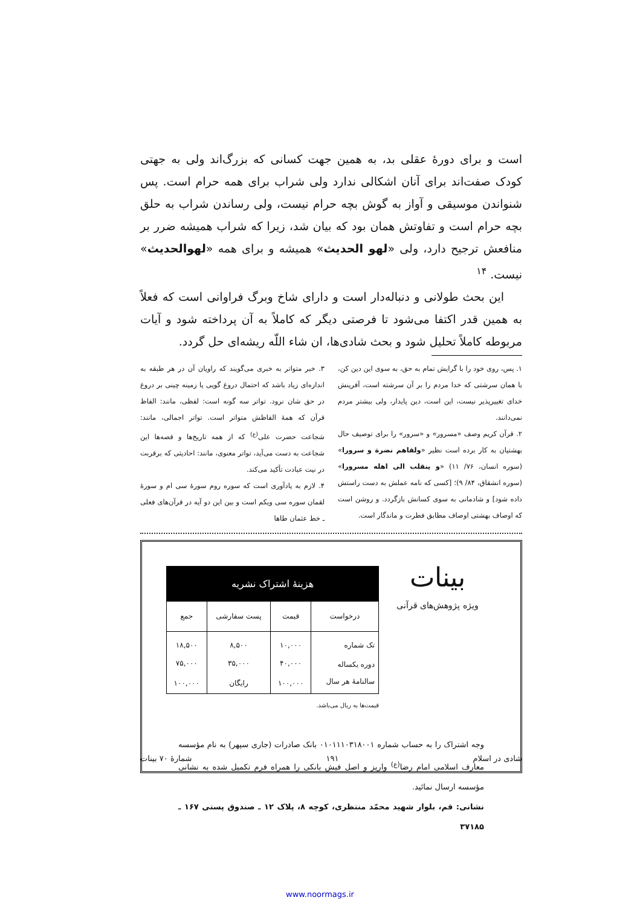است و برای دورۀ عقلی بد، به همین جهت کسانی که بزرگ‌اند ولی به جهتی کودک صفت‌اند برای آنان اشکالی ندارد ولی شراب برای همه حرام است. پس شنواندن موسیقی و آواز به گوش بچه حرام نیست، ولی رساندن شراب به حلق بچه حرام است و تفاوتش همان بود که بیان شد، زیرا که شراب همیشه ضرر بر منافعش ترجیح دارد، ولی «لهو الحدیث» همیشه و برای همه «لهوالحدیث» نیست. <sup>۱۴</sup>
این بحث طولانی و دنباله‌دار است و دارای شاخ وبرگ فراوانی است که فعلاً به همین قدر اکتفا می‌شود تا فرصتی دیگر که کاملاً به آن پرداخته شود و آیات مربوطه کاملاً تحلیل شود و بحث شادی‌ها، ان شاء اللّه ریشه‌ای حل گردد.
۱. پس، روی خود را با گرایش تمام به حق، به سوی این دین کن، با همان سرشتی که خدا مردم را بر آن سرشته است، آفرینش خدای تغییرپذیر نیست، این است، دین پایدار، ولی بیشتر مردم نمی‌دانند.
۲. قرآن کریم وصف «مسرور» و «سرور» را برای توصیف حال بهشتیان به کار برده است نظیر «ولقاهم نضرة و سرورا» (سوره انسان، ۷۶/ ۱۱) «و ینقلب الی اهله مسرورا» (سوره انشقاق، ۸۴/ ۹)؛ [کسی که نامه عملش به دست راستش داده شود] و شادمانی به سوی کسانش بازگردد. و روشن است که اوصاف بهشتی اوصاف مطابق فطرت و ماندگار است.
۳. خبر متواتر به خبری می‌گویند که راویان آن در هر طبقه به اندازه‌ای زیاد باشد که احتمال دروغ گویی یا زمینه چینی بر دروغ در حق شان نرود. تواتر سه گونه است: لفظی، مانند: الفاظ قرآن که همهٔ الفاظش متواتر است. تواتر اجمالی، مانند: شجاعت حضرت علی<sup>(ع)</sup> که از همه تاریخ‌ها و قصه‌ها این شجاعت به دست می‌آید، تواتر معنوی، مانند: احادیثی که برقربت در نیت عبادت تأکید می‌کند.
۴. لازم به یادآوری است که سوره روم سورهٔ سی ام و سورهٔ لقمان سوره سی ویکم است و بین این دو آیه در قرآن‌های فعلی ـ خط عثمان طاها
بینات
ویژه پژوهش‌های قرآنی
| هزینۀ اشتراک نشریه | | | |
| --- | --- | --- | --- |
| درخواست | قیمت | پست سفارشی | جمع |
| تک شماره | ۱۰,۰۰۰ | ۸,۵۰۰ | ۱۸,۵۰۰ |
| دوره یکساله | ۴۰,۰۰۰ | ۳۵,۰۰۰ | ۷۵,۰۰۰ |
| سالنامۀ هر سال | ۱۰۰,۰۰۰ | رایگان | ۱۰۰,۰۰۰ |
قیمت‌ها به ریال می‌باشد.
وجه اشتراک را به حساب شماره ۰۱۰۱۱۱۰۳۱۸۰۰۱ بانک صادرات (جاری سپهر) به نام مؤسسه معارف اسلامی امام رضا<sup>(ع)</sup> واریز و اصل فیش بانکی را همراه فرم تکمیل شده به نشانی مؤسسه ارسال نمائید.
نشانی: قم، بلوار شهید محمّد منتظری، کوچه ۸، پلاک ۱۲ ـ صندوق پستی ۱۶۷ ـ ۳۷۱۸۵
شادی در اسلام ۱۹۱ شمارۀ ۷۰ بینات
www.noormags.ir